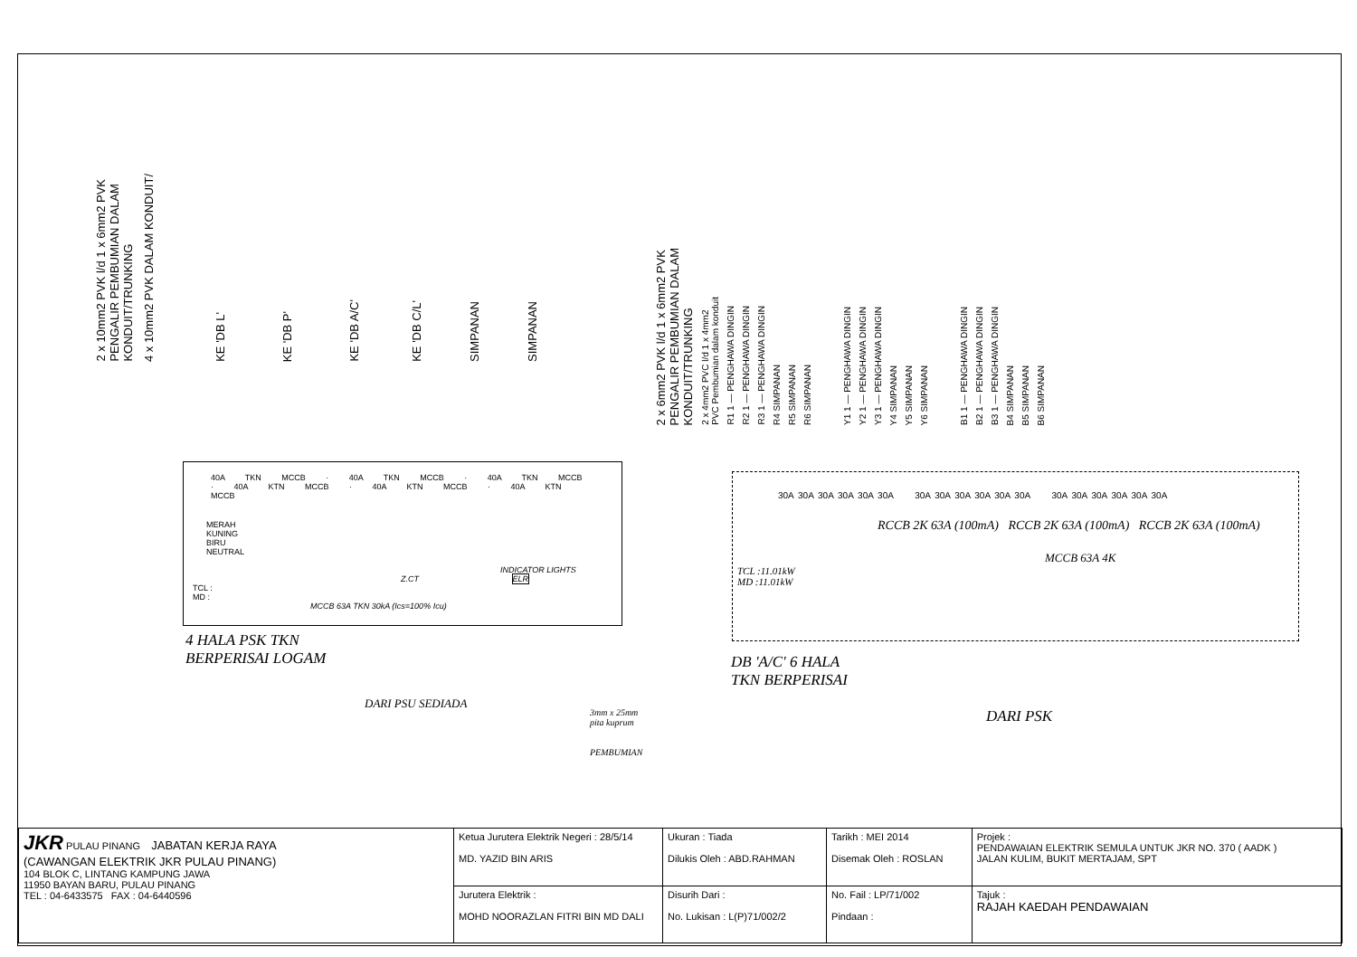2 x 10mm2 PVK l/d 1 x 6mm2 PVK
PENGALIR PEMBUMIAN DALAM
KONDUIT/TRUNKING 4 x 10mm2 PVK DALAM KONDUIT/ KE 'DB L' KE 'DB P' KE 'DB A/C' KE 'DB C/L' SIMPANAN SIMPANAN
2 x 6mm2 PVK l/d 1 x 6mm2 PVK
PENGALIR PEMBUMIAN DALAM
KONDUIT/TRUNKING 2 x 4mm2 PVC l/d 1 x 4mm2
PVC Pembumian dalam konduit R1 1 — PENGHAWA DINGIN R2 1 — PENGHAWA DINGIN R3 1 — PENGHAWA DINGIN R4 SIMPANAN R5 SIMPANAN R6 SIMPANAN Y1 1 — PENGHAWA DINGIN Y2 1 — PENGHAWA DINGIN Y3 1 — PENGHAWA DINGIN Y4 SIMPANAN Y5 SIMPANAN Y6 SIMPANAN B1 1 — PENGHAWA DINGIN B2 1 — PENGHAWA DINGIN B3 1 — PENGHAWA DINGIN B4 SIMPANAN B5 SIMPANAN B6 SIMPANAN
40A TKN MCCB · 40A TKN MCCB · 40A TKN MCCB · 40A KTN MCCB · 40A KTN MCCB · 40A KTN MCCB
MERAH
KUNING
BIRU
NEUTRAL
INDICATOR LIGHTS
Z.CT ELR
TCL :
MD :
MCCB 63A TKN 30kA (Ics=100% Icu)
30A 30A 30A 30A 30A 30A 30A 30A 30A 30A 30A 30A 30A 30A 30A 30A 30A 30A
RCCB 2K 63A (100mA) RCCB 2K 63A (100mA) RCCB 2K 63A (100mA)
MCCB 63A 4K
TCL :11.01kW
MD :11.01kW
4 HALA PSK TKN
BERPERISAI LOGAM
3mm x 25mm
pita kuprum
PEMBUMIAN
DB 'A/C' 6 HALA
TKN BERPERISAI
DARI PSU SEDIADA
DARI PSK
| JKR PULAU PINANG JABATAN KERJA RAYA (CAWANGAN ELEKTRIK JKR PULAU PINANG) 104 BLOK C, LINTANG KAMPUNG JAWA 11950 BAYAN BARU, PULAU PINANG TEL : 04-6433575 FAX : 04-6440596 | Ketua Jurutera Elektrik Negeri : 28/5/14 MD. YAZID BIN ARIS | Ukuran : Tiada Dilukis Oleh : ABD.RAHMAN | Tarikh : MEI 2014 Disemak Oleh : ROSLAN | Projek : PENDAWAIAN ELEKTRIK SEMULA UNTUK JKR NO. 370 ( AADK ) JALAN KULIM, BUKIT MERTAJAM, SPT |
| | Jurutera Elektrik : MOHD NOORAZLAN FITRI BIN MD DALI | Disurih Dari : No. Lukisan : L(P)71/002/2 | No. Fail : LP/71/002 Pindaan : | Tajuk : RAJAH KAEDAH PENDAWAIAN |